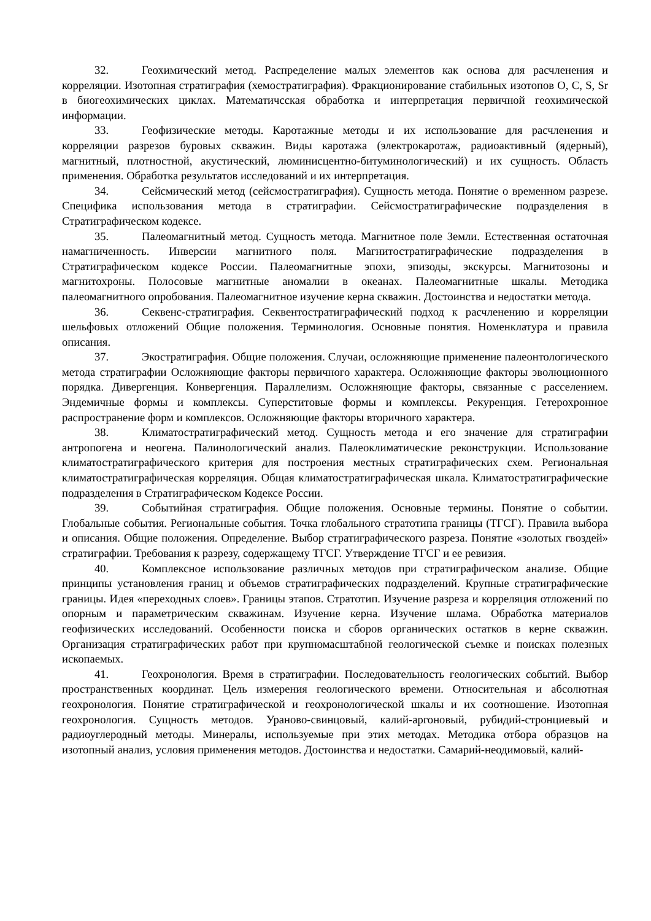32. Геохимический метод. Распределение малых элементов как основа для расчленения и корреляции. Изотопная стратиграфия (хемостратиграфия). Фракционирование стабильных изотопов O, C, S, Sr в биогеохимических циклах. Математичсская обработка и интерпретация первичной геохимической информации.
33. Геофизические методы. Каротажные методы и их использование для расчленения и корреляции разрезов буровых скважин. Виды каротажа (электрокаротаж, радиоактивный (ядерный), магнитный, плотностной, акустический, люминисцентно-битуминологический) и их сущность. Область применения. Обработка результатов исследований и их интерпретация.
34. Сейсмический метод (сейсмостратиграфия). Сущность метода. Понятие о временном разрезе. Специфика использования метода в стратиграфии. Сейсмостратиграфические подразделения в Стратиграфическом кодексе.
35. Палеомагнитный метод. Сущность метода. Магнитное поле Земли. Естественная остаточная намагниченность. Инверсии магнитного поля. Магнитостратиграфические подразделения в Стратиграфическом кодексе России. Палеомагнитные эпохи, эпизоды, экскурсы. Магнитозоны и магнитохроны. Полосовые магнитные аномалии в океанах. Палеомагнитные шкалы. Методика палеомагнитного опробования. Палеомагнитное изучение керна скважин. Достоинства и недостатки метода.
36. Секвенс-стратиграфия. Секвентостратиграфический подход к расчленению и корреляции шельфовых отложений Общие положения. Терминология. Основные понятия. Номенклатура и правила описания.
37. Экостратиграфия. Общие положения. Случаи, осложняющие применение палеонтологического метода стратиграфии Осложняющие факторы первичного характера. Осложняющие факторы эволюционного порядка. Дивергенция. Конвергенция. Параллелизм. Осложняющие факторы, связанные с расселением. Эндемичные формы и комплексы. Суперститовые формы и комплексы. Рекуренция. Гетерохронное распространение форм и комплексов. Осложняющие факторы вторичного характера.
38. Климатостратиграфический метод. Сущность метода и его значение для стратиграфии антропогена и неогена. Палинологический анализ. Палеоклиматические реконструкции. Использование климатостратиграфического критерия для построения местных стратиграфических схем. Региональная климатостратиграфическая корреляция. Общая климатостратиграфическая шкала. Климатостратиграфические подразделения в Стратиграфическом Кодексе России.
39. Событийная стратиграфия. Общие положения. Основные термины. Понятие о событии. Глобальные события. Региональные события. Точка глобального стратотипа границы (ТГСГ). Правила выбора и описания. Общие положения. Определение. Выбор стратиграфического разреза. Понятие «золотых гвоздей» стратиграфии. Требования к разрезу, содержащему ТГСГ. Утверждение ТГСГ и ее ревизия.
40. Комплексное использование различных методов при стратиграфическом анализе. Общие принципы установления границ и объемов стратиграфических подразделений. Крупные стратиграфические границы. Идея «переходных слоев». Границы этапов. Стратотип. Изучение разреза и корреляция отложений по опорным и параметрическим скважинам. Изучение керна. Изучение шлама. Обработка материалов геофизических исследований. Особенности поиска и сборов органических остатков в керне скважин. Организация стратиграфических работ при крупномасштабной геологической съемке и поисках полезных ископаемых.
41. Геохронология. Время в стратиграфии. Последовательность геологических событий. Выбор пространственных координат. Цель измерения геологического времени. Относительная и абсолютная геохронология. Понятие стратиграфической и геохронологической шкалы и их соотношение. Изотопная геохронология. Сущность методов. Ураново-свинцовый, калий-аргоновый, рубидий-стронциевый и радиоуглеродный методы. Минералы, используемые при этих методах. Методика отбора образцов на изотопный анализ, условия применения методов. Достоинства и недостатки. Самарий-неодимовый, калий-